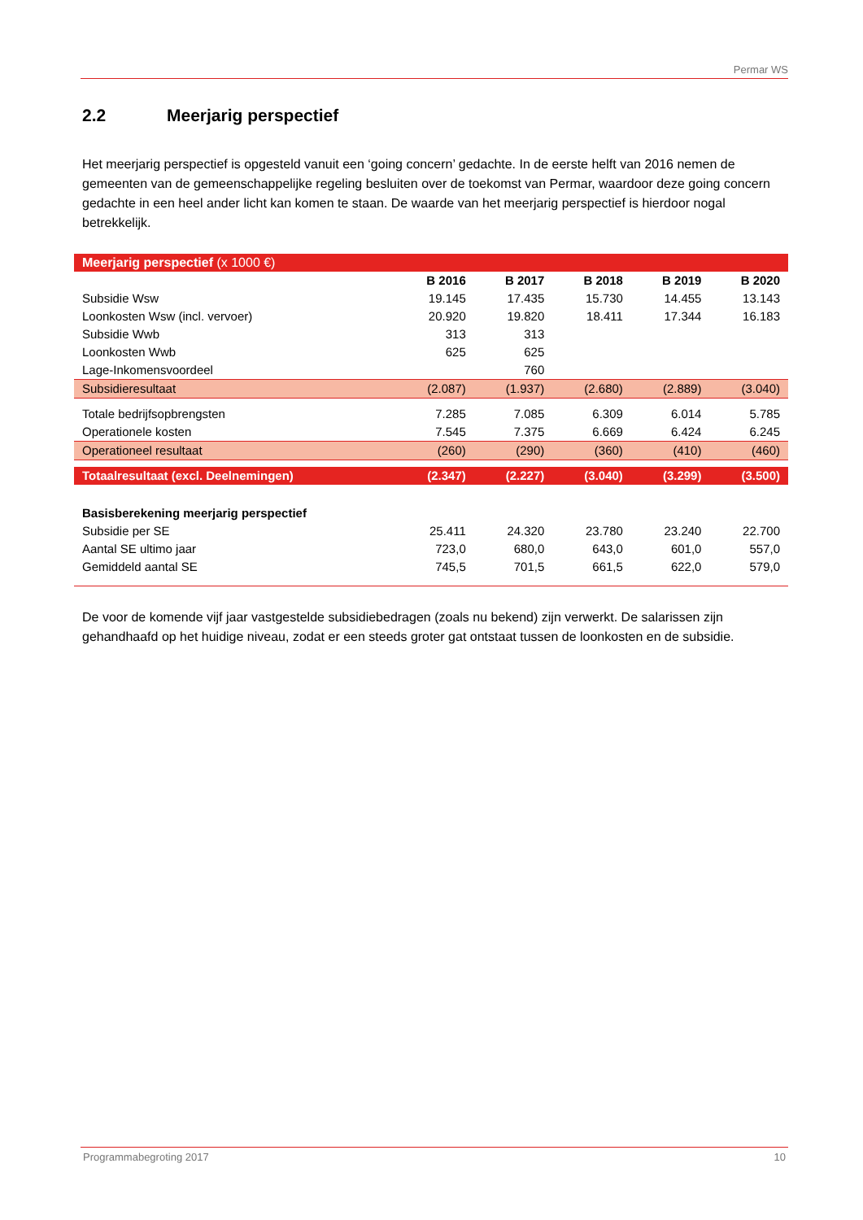Permar WS
2.2 Meerjarig perspectief
Het meerjarig perspectief is opgesteld vanuit een ‘going concern’ gedachte. In de eerste helft van 2016 nemen de gemeenten van de gemeenschappelijke regeling besluiten over de toekomst van Permar, waardoor deze going concern gedachte in een heel ander licht kan komen te staan. De waarde van het meerjarig perspectief is hierdoor nogal betrekkelijk.
| Meerjarig perspectief (x 1000 €) | | | | | |
| --- | --- | --- | --- | --- | --- |
| | B 2016 | B 2017 | B 2018 | B 2019 | B 2020 |
| Subsidie Wsw | 19.145 | 17.435 | 15.730 | 14.455 | 13.143 |
| Loonkosten Wsw (incl. vervoer) | 20.920 | 19.820 | 18.411 | 17.344 | 16.183 |
| Subsidie Wwb | 313 | 313 | | | |
| Loonkosten Wwb | 625 | 625 | | | |
| Lage-Inkomensvoordeel | | 760 | | | |
| Subsidieresultaat | (2.087) | (1.937) | (2.680) | (2.889) | (3.040) |
| Totale bedrijfsopbrengsten | 7.285 | 7.085 | 6.309 | 6.014 | 5.785 |
| Operationele kosten | 7.545 | 7.375 | 6.669 | 6.424 | 6.245 |
| Operationeel resultaat | (260) | (290) | (360) | (410) | (460) |
| Totaalresultaat (excl. Deelnemingen) | (2.347) | (2.227) | (3.040) | (3.299) | (3.500) |
| Basisberekening meerjarig perspectief | | | | | |
| Subsidie per SE | 25.411 | 24.320 | 23.780 | 23.240 | 22.700 |
| Aantal SE ultimo jaar | 723,0 | 680,0 | 643,0 | 601,0 | 557,0 |
| Gemiddeld aantal SE | 745,5 | 701,5 | 661,5 | 622,0 | 579,0 |
De voor de komende vijf jaar vastgestelde subsidiebedragen (zoals nu bekend) zijn verwerkt. De salarissen zijn gehandhaafd op het huidige niveau, zodat er een steeds groter gat ontstaat tussen de loonkosten en de subsidie.
Programmabegroting 2017 10